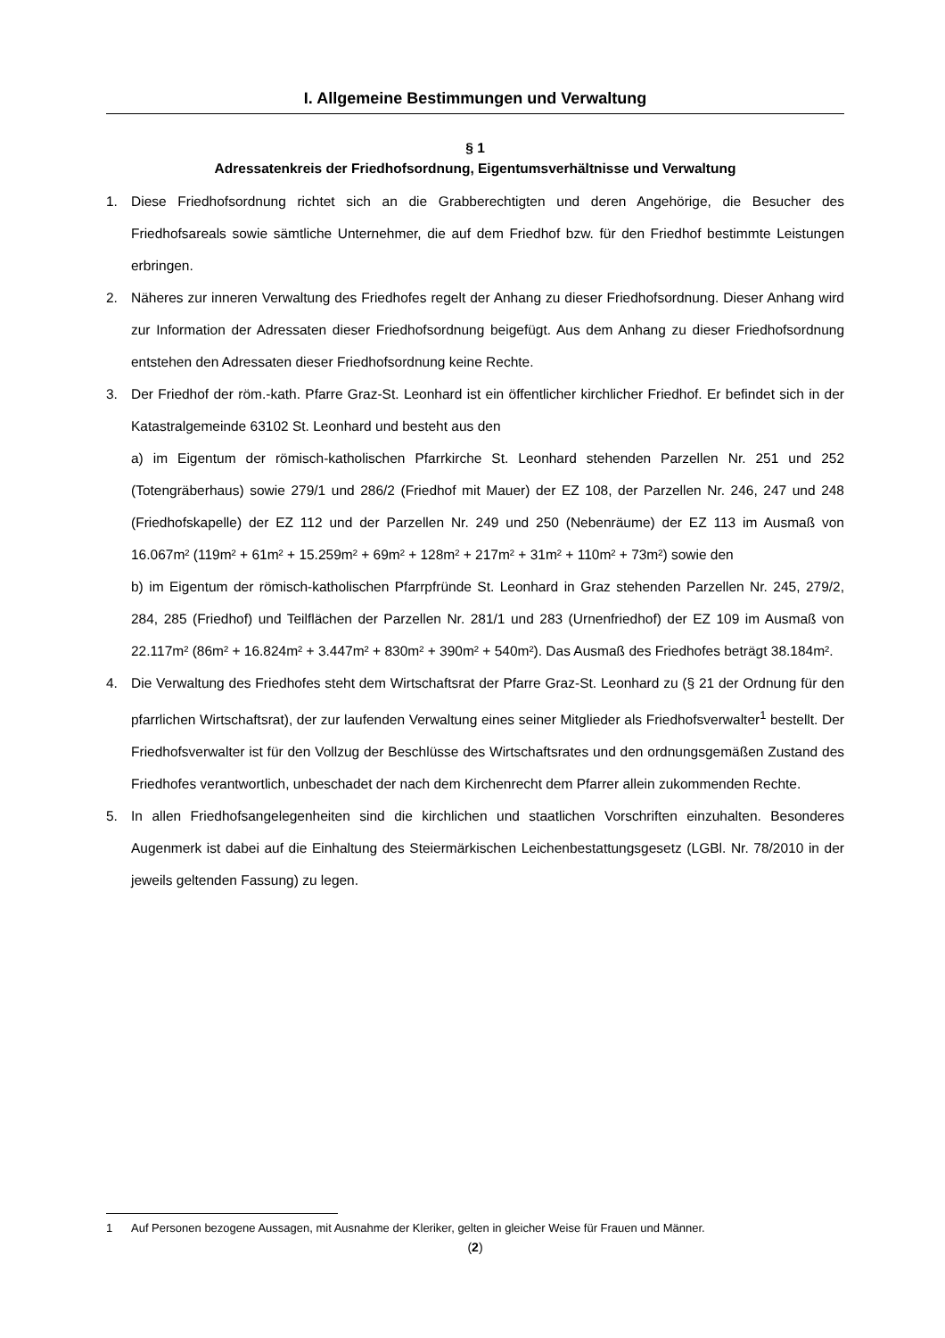I. Allgemeine Bestimmungen und Verwaltung
§ 1
Adressatenkreis der Friedhofsordnung, Eigentumsverhältnisse und Verwaltung
1. Diese Friedhofsordnung richtet sich an die Grabberechtigten und deren Angehörige, die Besucher des Friedhofsareals sowie sämtliche Unternehmer, die auf dem Friedhof bzw. für den Friedhof bestimmte Leistungen erbringen.
2. Näheres zur inneren Verwaltung des Friedhofes regelt der Anhang zu dieser Friedhofsordnung. Dieser Anhang wird zur Information der Adressaten dieser Friedhofsordnung beigefügt. Aus dem Anhang zu dieser Friedhofsordnung entstehen den Adressaten dieser Friedhofsordnung keine Rechte.
3. Der Friedhof der röm.-kath. Pfarre Graz-St. Leonhard ist ein öffentlicher kirchlicher Friedhof. Er befindet sich in der Katastralgemeinde 63102 St. Leonhard und besteht aus den
a) im Eigentum der römisch-katholischen Pfarrkirche St. Leonhard stehenden Parzellen Nr. 251 und 252 (Totengräberhaus) sowie 279/1 und 286/2 (Friedhof mit Mauer) der EZ 108, der Parzellen Nr. 246, 247 und 248 (Friedhofskapelle) der EZ 112 und der Parzellen Nr. 249 und 250 (Nebenräume) der EZ 113 im Ausmaß von 16.067m² (119m² + 61m² + 15.259m² + 69m² + 128m² + 217m² + 31m² + 110m² + 73m²) sowie den
b) im Eigentum der römisch-katholischen Pfarrpfründe St. Leonhard in Graz stehenden Parzellen Nr. 245, 279/2, 284, 285 (Friedhof) und Teilflächen der Parzellen Nr. 281/1 und 283 (Urnenfriedhof) der EZ 109 im Ausmaß von 22.117m² (86m² + 16.824m² + 3.447m² + 830m² + 390m² + 540m²). Das Ausmaß des Friedhofes beträgt 38.184m².
4. Die Verwaltung des Friedhofes steht dem Wirtschaftsrat der Pfarre Graz-St. Leonhard zu (§ 21 der Ordnung für den pfarrlichen Wirtschaftsrat), der zur laufenden Verwaltung eines seiner Mitglieder als Friedhofsverwalter<sup>1</sup> bestellt. Der Friedhofsverwalter ist für den Vollzug der Beschlüsse des Wirtschaftsrates und den ordnungsgemäßen Zustand des Friedhofes verantwortlich, unbeschadet der nach dem Kirchenrecht dem Pfarrer allein zukommenden Rechte.
5. In allen Friedhofsangelegenheiten sind die kirchlichen und staatlichen Vorschriften einzuhalten. Besonderes Augenmerk ist dabei auf die Einhaltung des Steiermärkischen Leichenbestattungsgesetz (LGBl. Nr. 78/2010 in der jeweils geltenden Fassung) zu legen.
1 Auf Personen bezogene Aussagen, mit Ausnahme der Kleriker, gelten in gleicher Weise für Frauen und Männer.
(2)